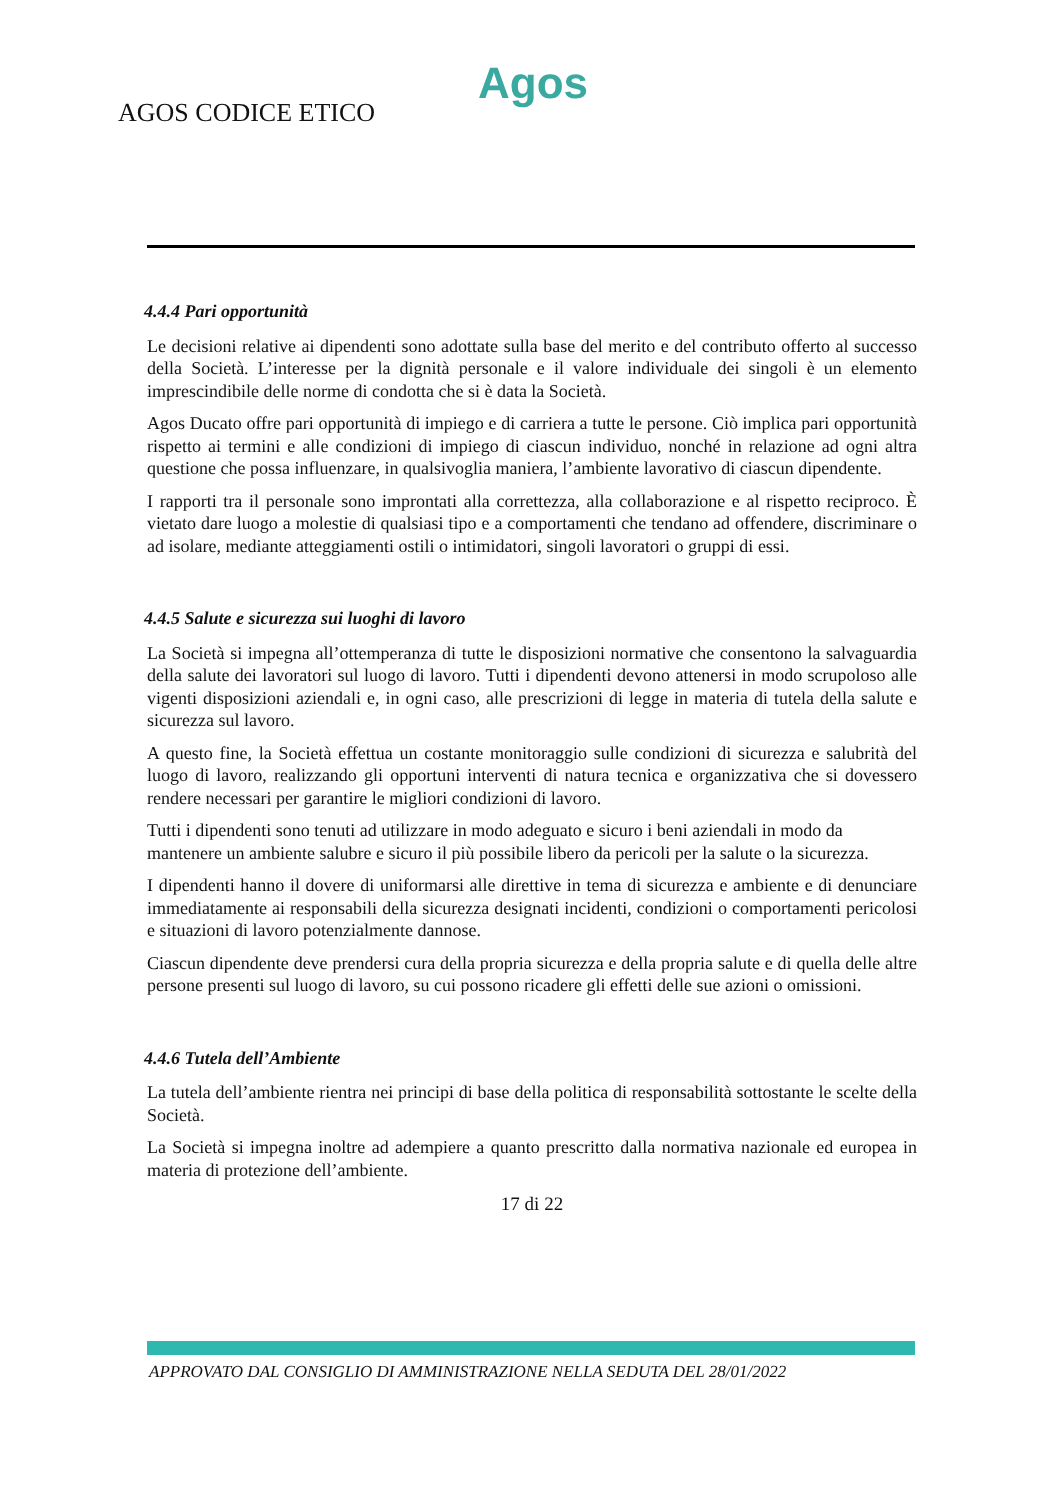Agos
AGOS CODICE ETICO
4.4.4 Pari opportunità
Le decisioni relative ai dipendenti sono adottate sulla base del merito e del contributo offerto al successo della Società. L’interesse per la dignità personale e il valore individuale dei singoli è un elemento imprescindibile delle norme di condotta che si è data la Società.
Agos Ducato offre pari opportunità di impiego e di carriera a tutte le persone. Ciò implica pari opportunità rispetto ai termini e alle condizioni di impiego di ciascun individuo, nonché in relazione ad ogni altra questione che possa influenzare, in qualsivoglia maniera, l’ambiente lavorativo di ciascun dipendente.
I rapporti tra il personale sono improntati alla correttezza, alla collaborazione e al rispetto reciproco. È vietato dare luogo a molestie di qualsiasi tipo e a comportamenti che tendano ad offendere, discriminare o ad isolare, mediante atteggiamenti ostili o intimidatori, singoli lavoratori o gruppi di essi.
4.4.5 Salute e sicurezza sui luoghi di lavoro
La Società si impegna all’ottemperanza di tutte le disposizioni normative che consentono la salvaguardia della salute dei lavoratori sul luogo di lavoro. Tutti i dipendenti devono attenersi in modo scrupoloso alle vigenti disposizioni aziendali e, in ogni caso, alle prescrizioni di legge in materia di tutela della salute e sicurezza sul lavoro.
A questo fine, la Società effettua un costante monitoraggio sulle condizioni di sicurezza e salubrità del luogo di lavoro, realizzando gli opportuni interventi di natura tecnica e organizzativa che si dovessero rendere necessari per garantire le migliori condizioni di lavoro.
Tutti i dipendenti sono tenuti ad utilizzare in modo adeguato e sicuro i beni aziendali in modo da mantenere un ambiente salubre e sicuro il più possibile libero da pericoli per la salute o la sicurezza.
I dipendenti hanno il dovere di uniformarsi alle direttive in tema di sicurezza e ambiente e di denunciare immediatamente ai responsabili della sicurezza designati incidenti, condizioni o comportamenti pericolosi e situazioni di lavoro potenzialmente dannose.
Ciascun dipendente deve prendersi cura della propria sicurezza e della propria salute e di quella delle altre persone presenti sul luogo di lavoro, su cui possono ricadere gli effetti delle sue azioni o omissioni.
4.4.6 Tutela dell’Ambiente
La tutela dell’ambiente rientra nei principi di base della politica di responsabilità sottostante le scelte della Società.
La Società si impegna inoltre ad adempiere a quanto prescritto dalla normativa nazionale ed europea in materia di protezione dell’ambiente.
17 di 22
APPROVATO DAL CONSIGLIO DI AMMINISTRAZIONE NELLA SEDUTA DEL 28/01/2022